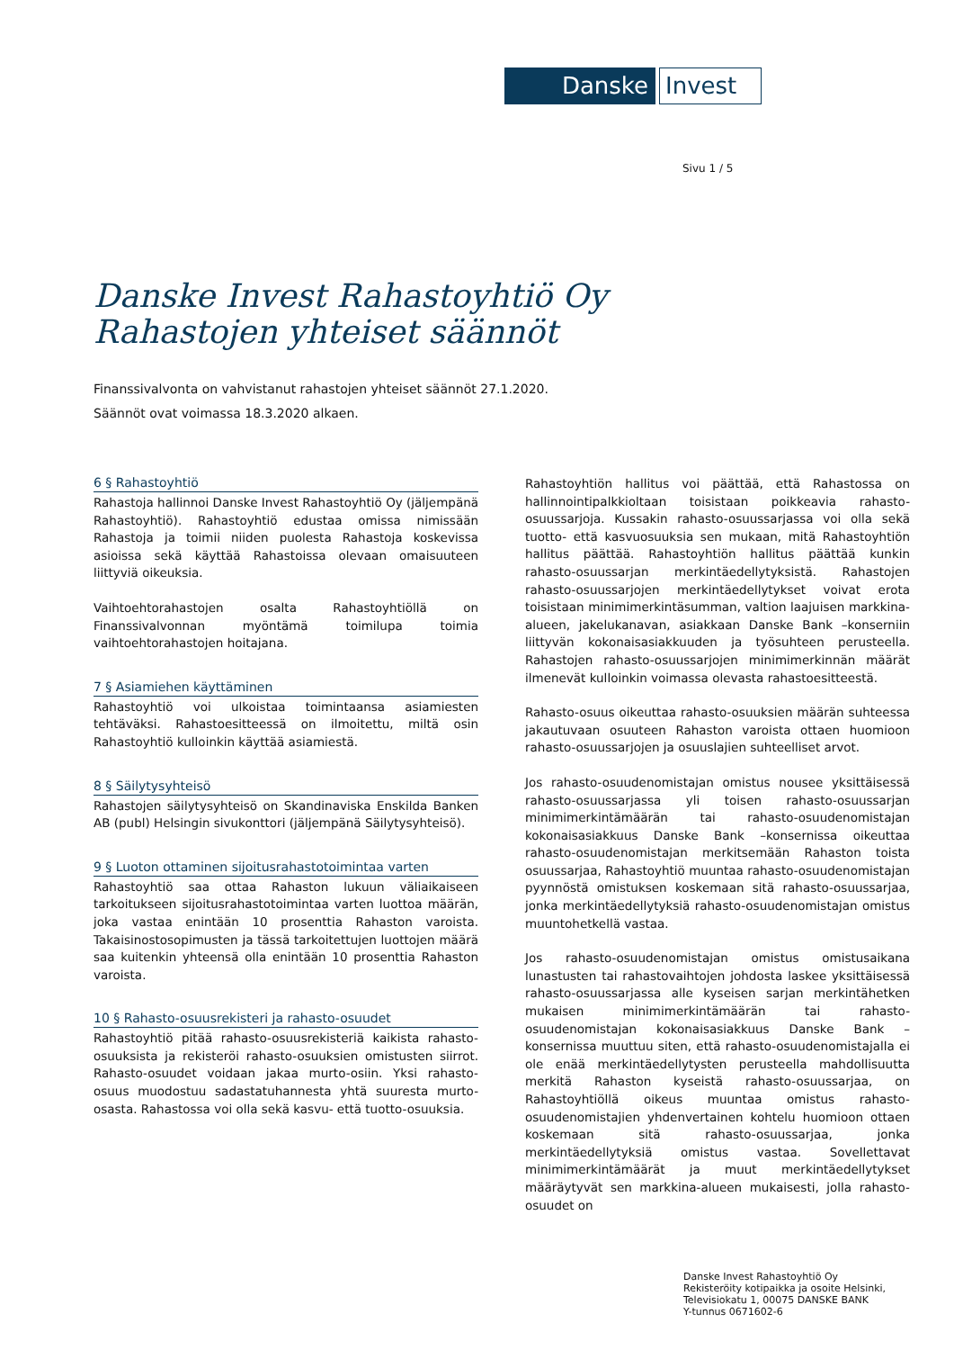Danske
Invest
Sivu 1 / 5
Danske Invest Rahastoyhtiö Oy
Rahastojen yhteiset säännöt
Finanssivalvonta on vahvistanut rahastojen yhteiset säännöt 27.1.2020.
Säännöt ovat voimassa 18.3.2020 alkaen.
6 § Rahastoyhtiö
Rahastoja hallinnoi Danske Invest Rahastoyhtiö Oy (jäljempänä Rahastoyhtiö). Rahastoyhtiö edustaa omissa nimissään Rahastoja ja toimii niiden puolesta Rahastoja koskevissa asioissa sekä käyttää Rahastoissa olevaan omaisuuteen liittyviä oikeuksia.
Vaihtoehtorahastojen osalta Rahastoyhtiöllä on Finanssivalvonnan myöntämä toimilupa toimia vaihtoehtorahastojen hoitajana.
7 § Asiamiehen käyttäminen
Rahastoyhtiö voi ulkoistaa toimintaansa asiamiesten tehtäväksi. Rahastoesitteessä on ilmoitettu, miltä osin Rahastoyhtiö kulloinkin käyttää asiamiestä.
8 § Säilytysyhteisö
Rahastojen säilytysyhteisö on Skandinaviska Enskilda Banken AB (publ) Helsingin sivukonttori (jäljempänä Säilytysyhteisö).
9 § Luoton ottaminen sijoitusrahastotoimintaa varten
Rahastoyhtiö saa ottaa Rahaston lukuun väliaikaiseen tarkoitukseen sijoitusrahastotoimintaa varten luottoa määrän, joka vastaa enintään 10 prosenttia Rahaston varoista. Takaisinostosopimusten ja tässä tarkoitettujen luottojen määrä saa kuitenkin yhteensä olla enintään 10 prosenttia Rahaston varoista.
10 § Rahasto-osuusrekisteri ja rahasto-osuudet
Rahastoyhtiö pitää rahasto-osuusrekisteriä kaikista rahasto-osuuksista ja rekisteröi rahasto-osuuksien omistusten siirrot. Rahasto-osuudet voidaan jakaa murto-osiin. Yksi rahasto-osuus muodostuu sadastatuhannesta yhtä suuresta murto-osasta. Rahastossa voi olla sekä kasvu- että tuotto-osuuksia.
Rahastoyhtiön hallitus voi päättää, että Rahastossa on hallinnointipalkkioltaan toisistaan poikkeavia rahasto-osuussarjoja. Kussakin rahasto-osuussarjassa voi olla sekä tuotto- että kasvuosuuksia sen mukaan, mitä Rahastoyhtiön hallitus päättää. Rahastoyhtiön hallitus päättää kunkin rahasto-osuussarjan merkintäedellytyksistä. Rahastojen rahasto-osuussarjojen merkintäedellytykset voivat erota toisistaan minimimerkintäsumman, valtion laajuisen markkina-alueen, jakelukanavan, asiakkaan Danske Bank –konserniin liittyvän kokonaisasiakkuuden ja työsuhteen perusteella. Rahastojen rahasto-osuussarjojen minimimerkinnän määrät ilmenevät kulloinkin voimassa olevasta rahastoesitteestä.
Rahasto-osuus oikeuttaa rahasto-osuuksien määrän suhteessa jakautuvaan osuuteen Rahaston varoista ottaen huomioon rahasto-osuussarjojen ja osuuslajien suhteelliset arvot.
Jos rahasto-osuudenomistajan omistus nousee yksittäisessä rahasto-osuussarjassa yli toisen rahasto-osuussarjan minimimerkintämäärän tai rahasto-osuudenomistajan kokonaisasiakkuus Danske Bank –konsernissa oikeuttaa rahasto-osuudenomistajan merkitsemään Rahaston toista osuussarjaa, Rahastoyhtiö muuntaa rahasto-osuudenomistajan pyynnöstä omistuksen koskemaan sitä rahasto-osuussarjaa, jonka merkintäedellytyksiä rahasto-osuudenomistajan omistus muuntohetkellä vastaa.
Jos rahasto-osuudenomistajan omistus omistusaikana lunastusten tai rahastovaihtojen johdosta laskee yksittäisessä rahasto-osuussarjassa alle kyseisen sarjan merkintähetken mukaisen minimimerkintämäärän tai rahasto-osuudenomistajan kokonaisasiakkuus Danske Bank – konsernissa muuttuu siten, että rahasto-osuudenomistajalla ei ole enää merkintäedellytysten perusteella mahdollisuutta merkitä Rahaston kyseistä rahasto-osuussarjaa, on Rahastoyhtiöllä oikeus muuntaa omistus rahasto-osuudenomistajien yhdenvertainen kohtelu huomioon ottaen koskemaan sitä rahasto-osuussarjaa, jonka merkintäedellytyksiä omistus vastaa. Sovellettavat minimimerkintämäärät ja muut merkintäedellytykset määräytyvät sen markkina-alueen mukaisesti, jolla rahasto-osuudet on
Danske Invest Rahastoyhtiö Oy
Rekisteröity kotipaikka ja osoite Helsinki,
Televisiokatu 1, 00075 DANSKE BANK
Y-tunnus 0671602-6